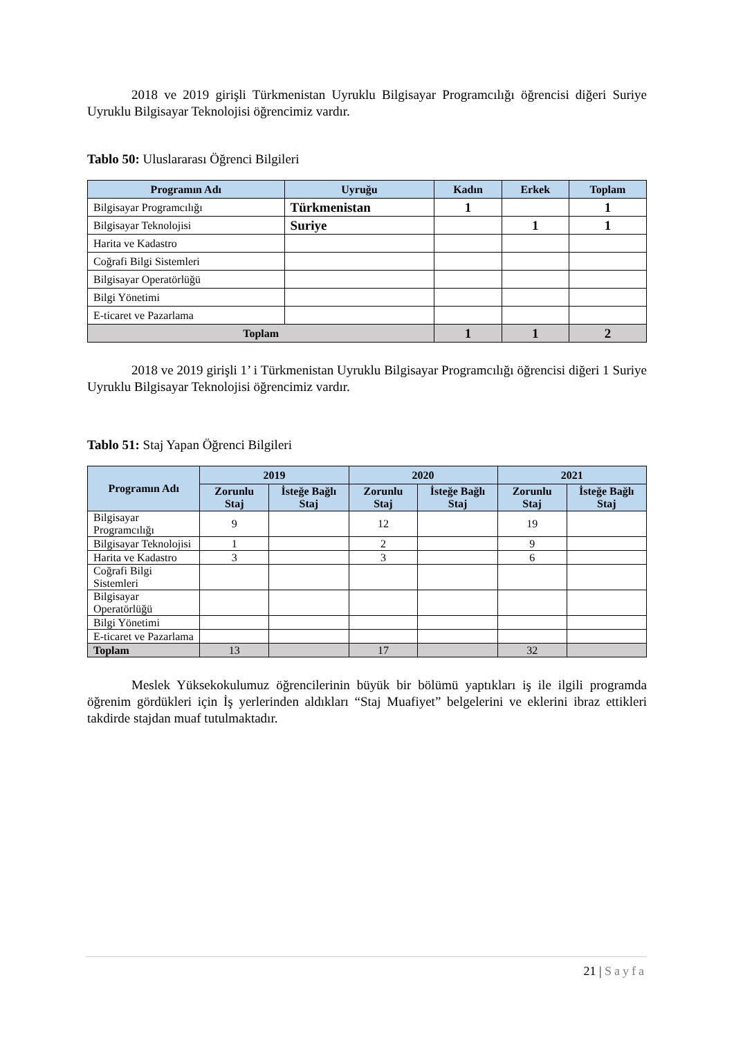2018 ve 2019 girişli Türkmenistan Uyruklu Bilgisayar Programcılığı öğrencisi diğeri Suriye Uyruklu Bilgisayar Teknolojisi öğrencimiz vardır.
Tablo 50: Uluslararası Öğrenci Bilgileri
| Programın Adı | Uyruğu | Kadın | Erkek | Toplam |
| --- | --- | --- | --- | --- |
| Bilgisayar Programcılığı | Türkmenistan | 1 | | 1 |
| Bilgisayar Teknolojisi | Suriye | | 1 | 1 |
| Harita ve Kadastro | | | | |
| Coğrafi Bilgi Sistemleri | | | | |
| Bilgisayar Operatörlüğü | | | | |
| Bilgi Yönetimi | | | | |
| E-ticaret ve Pazarlama | | | | |
| Toplam | | 1 | 1 | 2 |
2018 ve 2019 girişli 1’ i Türkmenistan Uyruklu Bilgisayar Programcılığı öğrencisi diğeri 1 Suriye Uyruklu Bilgisayar Teknolojisi öğrencimiz vardır.
Tablo 51: Staj Yapan Öğrenci Bilgileri
| Programın Adı | 2019 | | 2020 | | 2021 | |
| --- | --- | --- | --- | --- | --- | --- |
| | Zorunlu Staj | İsteğe Bağlı Staj | Zorunlu Staj | İsteğe Bağlı Staj | Zorunlu Staj | İsteğe Bağlı Staj |
| Bilgisayar Programcılığı | 9 | | 12 | | 19 | |
| Bilgisayar Teknolojisi | 1 | | 2 | | 9 | |
| Harita ve Kadastro | 3 | | 3 | | 6 | |
| Coğrafi Bilgi Sistemleri | | | | | | |
| Bilgisayar Operatörlüğü | | | | | | |
| Bilgi Yönetimi | | | | | | |
| E-ticaret ve Pazarlama | | | | | | |
| Toplam | 13 | | 17 | | 32 | |
Meslek Yüksekokulumuz öğrencilerinin büyük bir bölümü yaptıkları iş ile ilgili programda öğrenim gördükleri için İş yerlerinden aldıkları “Staj Muafiyet” belgelerini ve eklerini ibraz ettikleri takdirde stajdan muaf tutulmaktadır.
21 | Sayfa